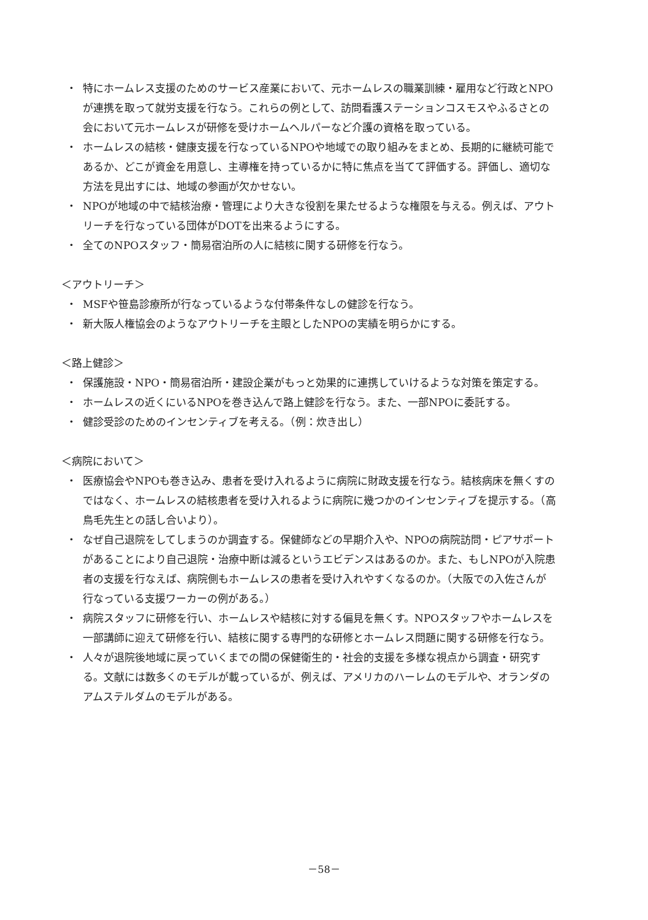・ 特にホームレス支援のためのサービス産業において、元ホームレスの職業訓練・雇用など行政とNPOが連携を取って就労支援を行なう。これらの例として、訪問看護ステーションコスモスやふるさとの会において元ホームレスが研修を受けホームヘルパーなど介護の資格を取っている。
・ ホームレスの結核・健康支援を行なっているNPOや地域での取り組みをまとめ、長期的に継続可能であるか、どこが資金を用意し、主導権を持っているかに特に焦点を当てて評価する。評価し、適切な方法を見出すには、地域の参画が欠かせない。
・ NPOが地域の中で結核治療・管理により大きな役割を果たせるような権限を与える。例えば、アウトリーチを行なっている団体がDOTを出来るようにする。
・ 全てのNPOスタッフ・簡易宿泊所の人に結核に関する研修を行なう。
＜アウトリーチ＞
・ MSFや笹島診療所が行なっているような付帯条件なしの健診を行なう。
・ 新大阪人権協会のようなアウトリーチを主眼としたNPOの実績を明らかにする。
＜路上健診＞
・ 保護施設・NPO・簡易宿泊所・建設企業がもっと効果的に連携していけるような対策を策定する。
・ ホームレスの近くにいるNPOを巻き込んで路上健診を行なう。また、一部NPOに委託する。
・ 健診受診のためのインセンティブを考える。（例：炊き出し）
＜病院において＞
・ 医療協会やNPOも巻き込み、患者を受け入れるように病院に財政支援を行なう。結核病床を無くすのではなく、ホームレスの結核患者を受け入れるように病院に幾つかのインセンティブを提示する。（高鳥毛先生との話し合いより）。
・ なぜ自己退院をしてしまうのか調査する。保健師などの早期介入や、NPOの病院訪問・ピアサポートがあることにより自己退院・治療中断は減るというエビデンスはあるのか。また、もしNPOが入院患者の支援を行なえば、病院側もホームレスの患者を受け入れやすくなるのか。（大阪での入佐さんが行なっている支援ワーカーの例がある。）
・ 病院スタッフに研修を行い、ホームレスや結核に対する偏見を無くす。NPOスタッフやホームレスを一部講師に迎えて研修を行い、結核に関する専門的な研修とホームレス問題に関する研修を行なう。
・ 人々が退院後地域に戻っていくまでの間の保健衛生的・社会的支援を多様な視点から調査・研究する。文献には数多くのモデルが載っているが、例えば、アメリカのハーレムのモデルや、オランダのアムステルダムのモデルがある。
－58－